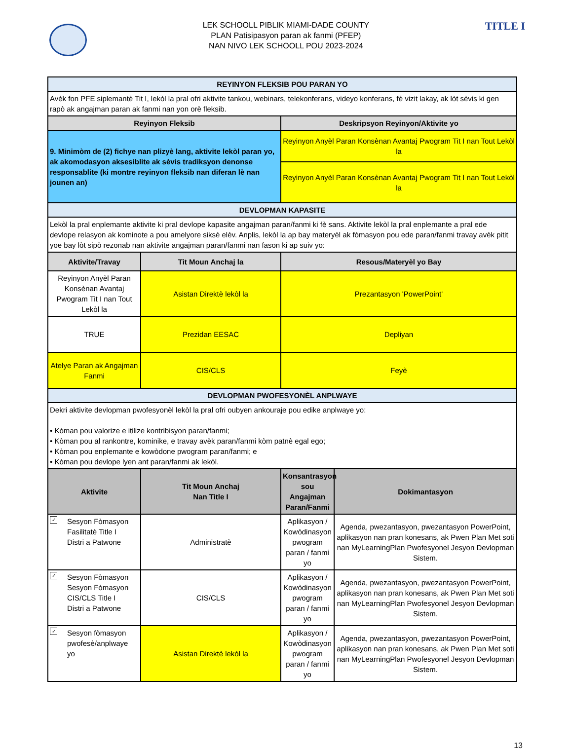LEK SCHOOLL PIBLIK MIAMI-DADE COUNTY
PLAN Patisipasyon paran ak fanmi (PFEP)
NAN NIVO LEK SCHOOLL POU 2023-2024
TITLE I
| REYINYON FLEKSIB POU PARAN YO | | | |
| Avèk fon PFE siplemantè Tit I, lekòl la pral ofri aktivite tankou, webinars, telekonferans, videyo konferans, fè vizit lakay, ak lòt sèvis ki gen rapò ak angajman paran ak fanmi nan yon orè fleksib. | | | |
| Reyinyon Fleksib | | Deskripsyon Reyinyon/Aktivite yo | |
| 9. Minimòm de (2) fichye nan plizyè lang, aktivite lekòl paran yo, ak akomodasyon aksesiblite ak sèvis tradiksyon denonse responsablite (ki montre reyinyon fleksib nan diferan lè nan jounen an) | | Reyinyon Anyèl Paran Konsènan Avantaj Pwogram Tit I nan Tout Lekòl la | |
| | | Reyinyon Anyèl Paran Konsènan Avantaj Pwogram Tit I nan Tout Lekòl la | |
| DEVLOPMAN KAPASITE | | | |
| Lekòl la pral enplemante aktivite ki pral devlope kapasite angajman paran/fanmi ki fè sans. Aktivite lekòl la pral enplemante a pral ede devlope relasyon ak kominote a pou amelyore siksè elèv. Anplis, lekòl la ap bay materyèl ak fòmasyon pou ede paran/fanmi travay avèk pitit yoe bay lòt sipò rezonab nan aktivite angajman paran/fanmi nan fason ki ap suiv yo: | | | |
| Aktivite/Travay | Tit Moun Anchaj la | Resous/Materyèl yo Bay | |
| Reyinyon Anyèl Paran Konsènan Avantaj Pwogram Tit I nan Tout Lekòl la | Asistan Direktè lekòl la | Prezantasyon 'PowerPoint' | |
| TRUE | Prezidan EESAC | Depliyan | |
| Atelye Paran ak Angajman Fanmi | CIS/CLS | Feyè | |
| DEVLOPMAN PWOFESYONÈL ANPLWAYE | | | |
| Dekri aktivite devlopman pwofesyonèl lekòl la pral ofri oubyen ankouraje pou edike anplwaye yo: • Kòman pou valorize e itilize kontribisyon paran/fanmi; • Kòman pou al rankontre, kominike, e travay avèk paran/fanmi kòm patnè egal ego; • Kòman pou enplemante e kowòdone pwogram paran/fanmi; e • Kòman pou devlope lyen ant paran/fanmi ak lekòl. | | | |
| Aktivite | Tit Moun Anchaj Nan Title I | Konsantrasyon sou Angajman Paran/Fanmi | Dokimantasyon |
| ✓ Sesyon Fòmasyon Fasilitatè Title I Distri a Patwone | Administratè | Aplikasyon / Kowòdinasyon pwogram paran / fanmi yo | Agenda, pwezantasyon, pwezantasyon PowerPoint, aplikasyon nan pran konesans, ak Pwen Plan Met soti nan MyLearningPlan Pwofesyonel Jesyon Devlopman Sistem. |
| ✓ Sesyon Fòmasyon Sesyon Fòmasyon CIS/CLS Title I Distri a Patwone | CIS/CLS | Aplikasyon / Kowòdinasyon pwogram paran / fanmi yo | Agenda, pwezantasyon, pwezantasyon PowerPoint, aplikasyon nan pran konesans, ak Pwen Plan Met soti nan MyLearningPlan Pwofesyonel Jesyon Devlopman Sistem. |
| ✓ Sesyon fòmasyon pwofesè/anplwaye yo | Asistan Direktè lekòl la | Aplikasyon / Kowòdinasyon pwogram paran / fanmi yo | Agenda, pwezantasyon, pwezantasyon PowerPoint, aplikasyon nan pran konesans, ak Pwen Plan Met soti nan MyLearningPlan Pwofesyonel Jesyon Devlopman Sistem. |
13